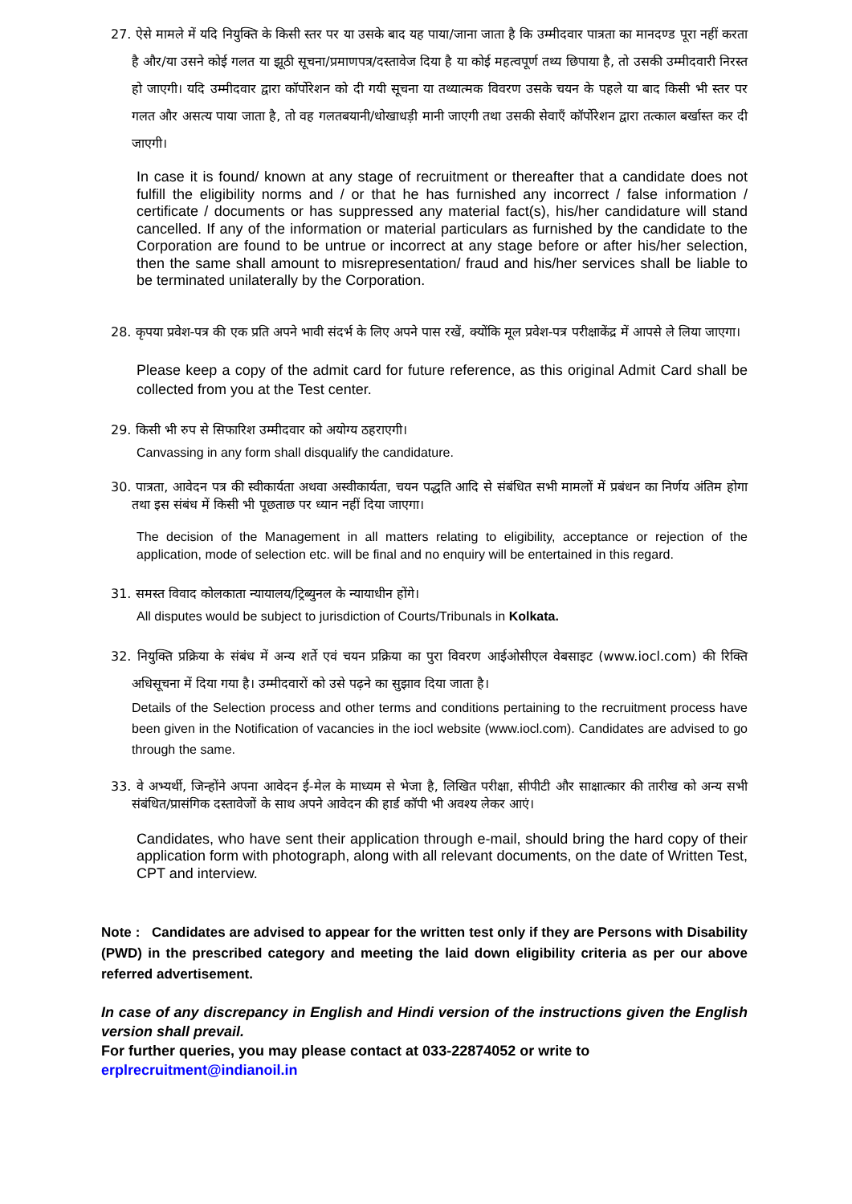27. ऐसे मामले में यदि नियुक्ति के किसी स्तर पर या उसके बाद यह पाया/जाना जाता है कि उम्मीदवार पात्रता का मानदण्ड पूरा नहीं करता है और/या उसने कोई गलत या झूठी सूचना/प्रमाणपत्र/दस्तावेज दिया है या कोई महत्वपूर्ण तथ्य छिपाया है, तो उसकी उम्मीदवारी निरस्त हो जाएगी। यदि उम्मीदवार द्वारा कॉर्पोरेशन को दी गयी सूचना या तथ्यात्मक विवरण उसके चयन के पहले या बाद किसी भी स्तर पर गलत और असत्य पाया जाता है, तो वह गलतबयानी/धोखाधड़ी मानी जाएगी तथा उसकी सेवाएँ कॉर्पोरेशन द्वारा तत्काल बर्खास्त कर दी जाएगी।
In case it is found/ known at any stage of recruitment or thereafter that a candidate does not fulfill the eligibility norms and / or that he has furnished any incorrect / false information / certificate / documents or has suppressed any material fact(s), his/her candidature will stand cancelled. If any of the information or material particulars as furnished by the candidate to the Corporation are found to be untrue or incorrect at any stage before or after his/her selection, then the same shall amount to misrepresentation/ fraud and his/her services shall be liable to be terminated unilaterally by the Corporation.
28. कृपया प्रवेश-पत्र की एक प्रति अपने भावी संदर्भ के लिए अपने पास रखें, क्योंकि मूल प्रवेश-पत्र परीक्षाकेंद्र में आपसे ले लिया जाएगा।
Please keep a copy of the admit card for future reference, as this original Admit Card shall be collected from you at the Test center.
29. किसी भी रुप से सिफारिश उम्मीदवार को अयोग्य ठहराएगी।
Canvassing in any form shall disqualify the candidature.
30. पात्रता, आवेदन पत्र की स्वीकार्यता अथवा अस्वीकार्यता, चयन पद्धति आदि से संबंधित सभी मामलों में प्रबंधन का निर्णय अंतिम होगा तथा इस संबंध में किसी भी पूछताछ पर ध्यान नहीं दिया जाएगा।
The decision of the Management in all matters relating to eligibility, acceptance or rejection of the application, mode of selection etc. will be final and no enquiry will be entertained in this regard.
31. समस्त विवाद कोलकाता न्यायालय/ट्रिब्युनल के न्यायाधीन होंगे।
All disputes would be subject to jurisdiction of Courts/Tribunals in Kolkata.
32. नियुक्ति प्रक्रिया के संबंध में अन्य शर्ते एवं चयन प्रक्रिया का पुरा विवरण आईओसीएल वेबसाइट (www.iocl.com) की रिक्ति अधिसूचना में दिया गया है। उम्मीदवारों को उसे पढ़ने का सुझाव दिया जाता है।
Details of the Selection process and other terms and conditions pertaining to the recruitment process have been given in the Notification of vacancies in the iocl website (www.iocl.com). Candidates are advised to go through the same.
33. वे अभ्यर्थी, जिन्होंने अपना आवेदन ई-मेल के माध्यम से भेजा है, लिखित परीक्षा, सीपीटी और साक्षात्कार की तारीख को अन्य सभी संबंधित/प्रासंगिक दस्तावेजों के साथ अपने आवेदन की हार्ड कॉपी भी अवश्य लेकर आएं।
Candidates, who have sent their application through e-mail, should bring the hard copy of their application form with photograph, along with all relevant documents, on the date of Written Test, CPT and interview.
Note : Candidates are advised to appear for the written test only if they are Persons with Disability (PWD) in the prescribed category and meeting the laid down eligibility criteria as per our above referred advertisement.
In case of any discrepancy in English and Hindi version of the instructions given the English version shall prevail.
For further queries, you may please contact at 033-22874052 or write to
erplrecruitment@indianoil.in